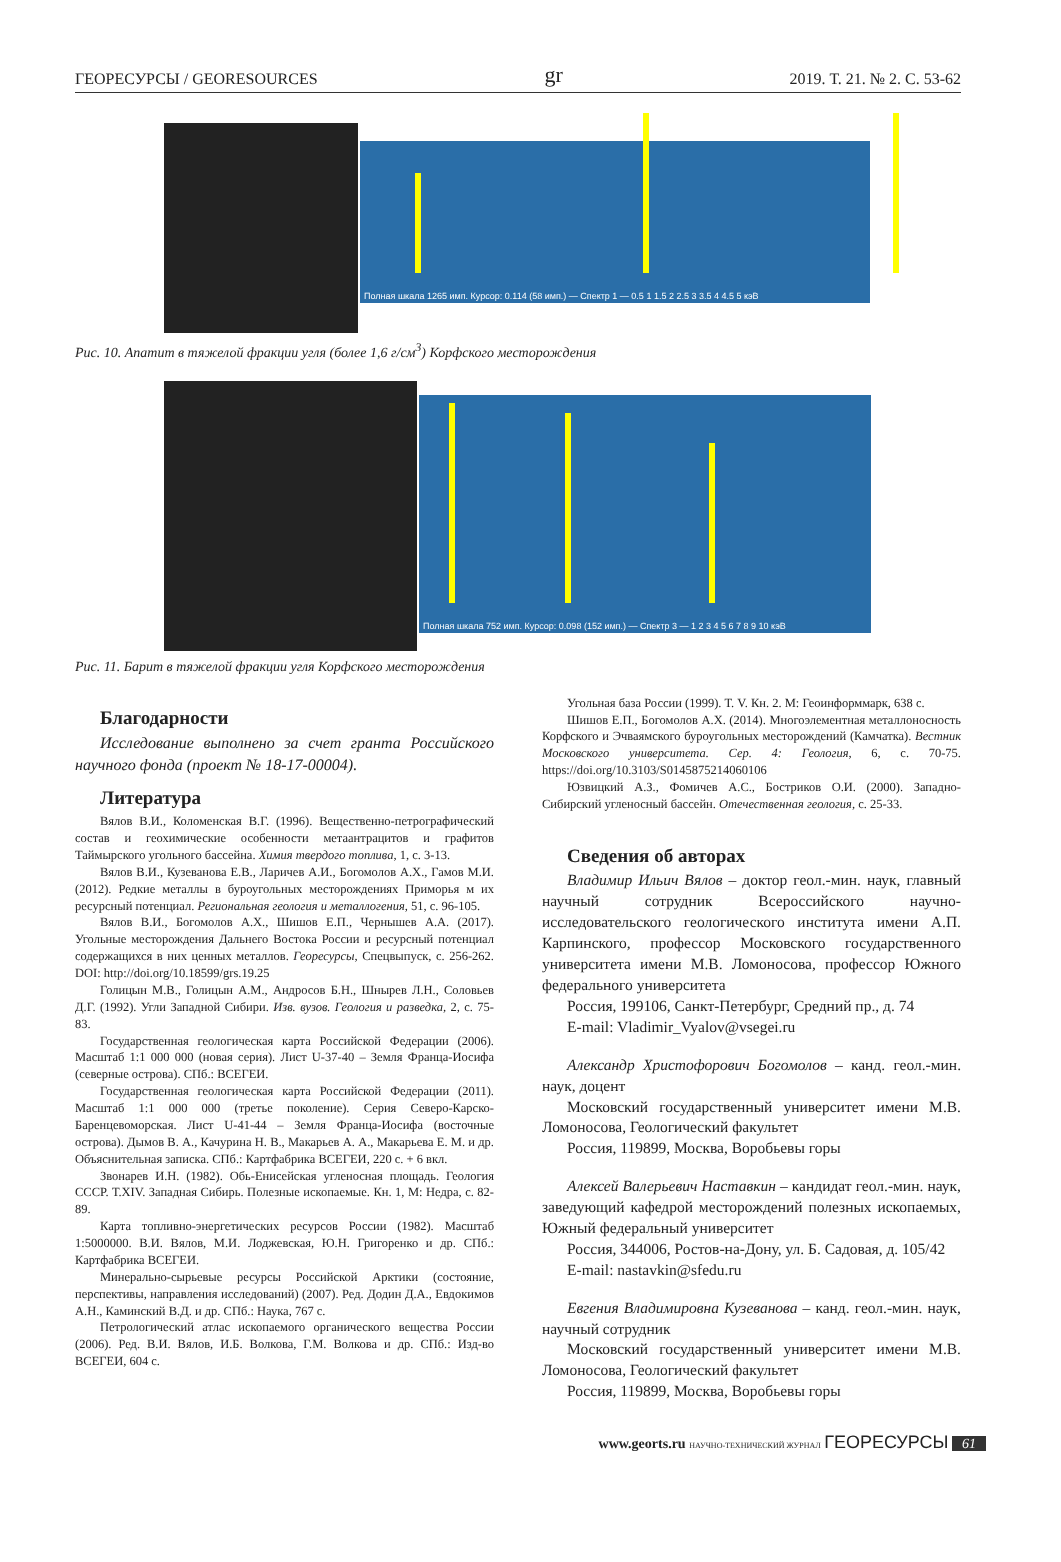ГЕОРЕСУРСЫ / GEORESOURCES gr 2019. Т. 21. № 2. С. 53-62
Полная шкала 1265 имп. Курсор: 0.114 (58 имп.) — Спектр 1 — 0.5 1 1.5 2 2.5 3 3.5 4 4.5 5 кэВ
Рис. 10. Апатит в тяжелой фракции угля (более 1,6 г/см<sup>3</sup>) Корфского месторождения
Полная шкала 752 имп. Курсор: 0.098 (152 имп.) — Спектр 3 — 1 2 3 4 5 6 7 8 9 10 кэВ
Рис. 11. Барит в тяжелой фракции угля Корфского месторождения
Благодарности
Исследование выполнено за счет гранта Российского научного фонда (проект № 18-17-00004).
Литература
Вялов В.И., Коломенская В.Г. (1996). Вещественно-петрографический состав и геохимические особенности метаантрацитов и графитов Таймырского угольного бассейна. Химия твердого топлива, 1, с. 3-13.
Вялов В.И., Кузеванова Е.В., Ларичев А.И., Богомолов А.Х., Гамов М.И. (2012). Редкие металлы в буроугольных месторождениях Приморья м их ресурсный потенциал. Региональная геология и металлогения, 51, с. 96-105.
Вялов В.И., Богомолов А.Х., Шишов Е.П., Чернышев А.А. (2017). Угольные месторождения Дальнего Востока России и ресурсный потенциал содержащихся в них ценных металлов. Георесурсы, Спецвыпуск, с. 256-262. DOI: http://doi.org/10.18599/grs.19.25
Голицын М.В., Голицын А.М., Андросов Б.Н., Шнырев Л.Н., Соловьев Д.Г. (1992). Угли Западной Сибири. Изв. вузов. Геология и разведка, 2, с. 75-83.
Государственная геологическая карта Российской Федерации (2006). Масштаб 1:1 000 000 (новая серия). Лист U-37-40 – Земля Франца-Иосифа (северные острова). СПб.: ВСЕГЕИ.
Государственная геологическая карта Российской Федерации (2011). Масштаб 1:1 000 000 (третье поколение). Серия Северо-Карско-Баренцевоморская. Лист U-41-44 – Земля Франца-Иосифа (восточные острова). Дымов В. А., Качурина Н. В., Макарьев А. А., Макарьева Е. М. и др. Объяснительная записка. СПб.: Картфабрика ВСЕГЕИ, 220 с. + 6 вкл.
Звонарев И.Н. (1982). Обь-Енисейская угленосная площадь. Геология СССР. Т.XIV. Западная Сибирь. Полезные ископаемые. Кн. 1, М: Недра, с. 82-89.
Карта топливно-энергетических ресурсов России (1982). Масштаб 1:5000000. В.И. Вялов, М.И. Лоджевская, Ю.Н. Григоренко и др. СПб.: Картфабрика ВСЕГЕИ.
Минерально-сырьевые ресурсы Российской Арктики (состояние, перспективы, направления исследований) (2007). Ред. Додин Д.А., Евдокимов А.Н., Каминский В.Д. и др. СПб.: Наука, 767 с.
Петрологический атлас ископаемого органического вещества России (2006). Ред. В.И. Вялов, И.Б. Волкова, Г.М. Волкова и др. СПб.: Изд-во ВСЕГЕИ, 604 с.
Угольная база России (1999). Т. V. Кн. 2. М: Геоинформмарк, 638 с.
Шишов Е.П., Богомолов А.Х. (2014). Многоэлементная металлоносность Корфского и Эчваямского буроугольных месторождений (Камчатка). Вестник Московского университета. Сер. 4: Геология, 6, с. 70-75. https://doi.org/10.3103/S0145875214060106
Юзвицкий А.З., Фомичев А.С., Бостриков О.И. (2000). Западно-Сибирский угленосный бассейн. Отечественная геология, с. 25-33.
Сведения об авторах
Владимир Ильич Вялов – доктор геол.-мин. наук, главный научный сотрудник Всероссийского научно-исследовательского геологического института имени А.П. Карпинского, профессор Московского государственного университета имени М.В. Ломоносова, профессор Южного федерального университета
Россия, 199106, Санкт-Петербург, Средний пр., д. 74
E-mail: Vladimir_Vyalov@vsegei.ru
Александр Христофорович Богомолов – канд. геол.-мин. наук, доцент
Московский государственный университет имени М.В. Ломоносова, Геологический факультет
Россия, 119899, Москва, Воробьевы горы
Алексей Валерьевич Наставкин – кандидат геол.-мин. наук, заведующий кафедрой месторождений полезных ископаемых, Южный федеральный университет
Россия, 344006, Ростов-на-Дону, ул. Б. Садовая, д. 105/42
E-mail: nastavkin@sfedu.ru
Евгения Владимировна Кузеванова – канд. геол.-мин. наук, научный сотрудник
Московский государственный университет имени М.В. Ломоносова, Геологический факультет
Россия, 119899, Москва, Воробьевы горы
www.georts.ru НАУЧНО-ТЕХНИЧЕСКИЙ ЖУРНАЛ ГЕОРЕСУРСЫ 61